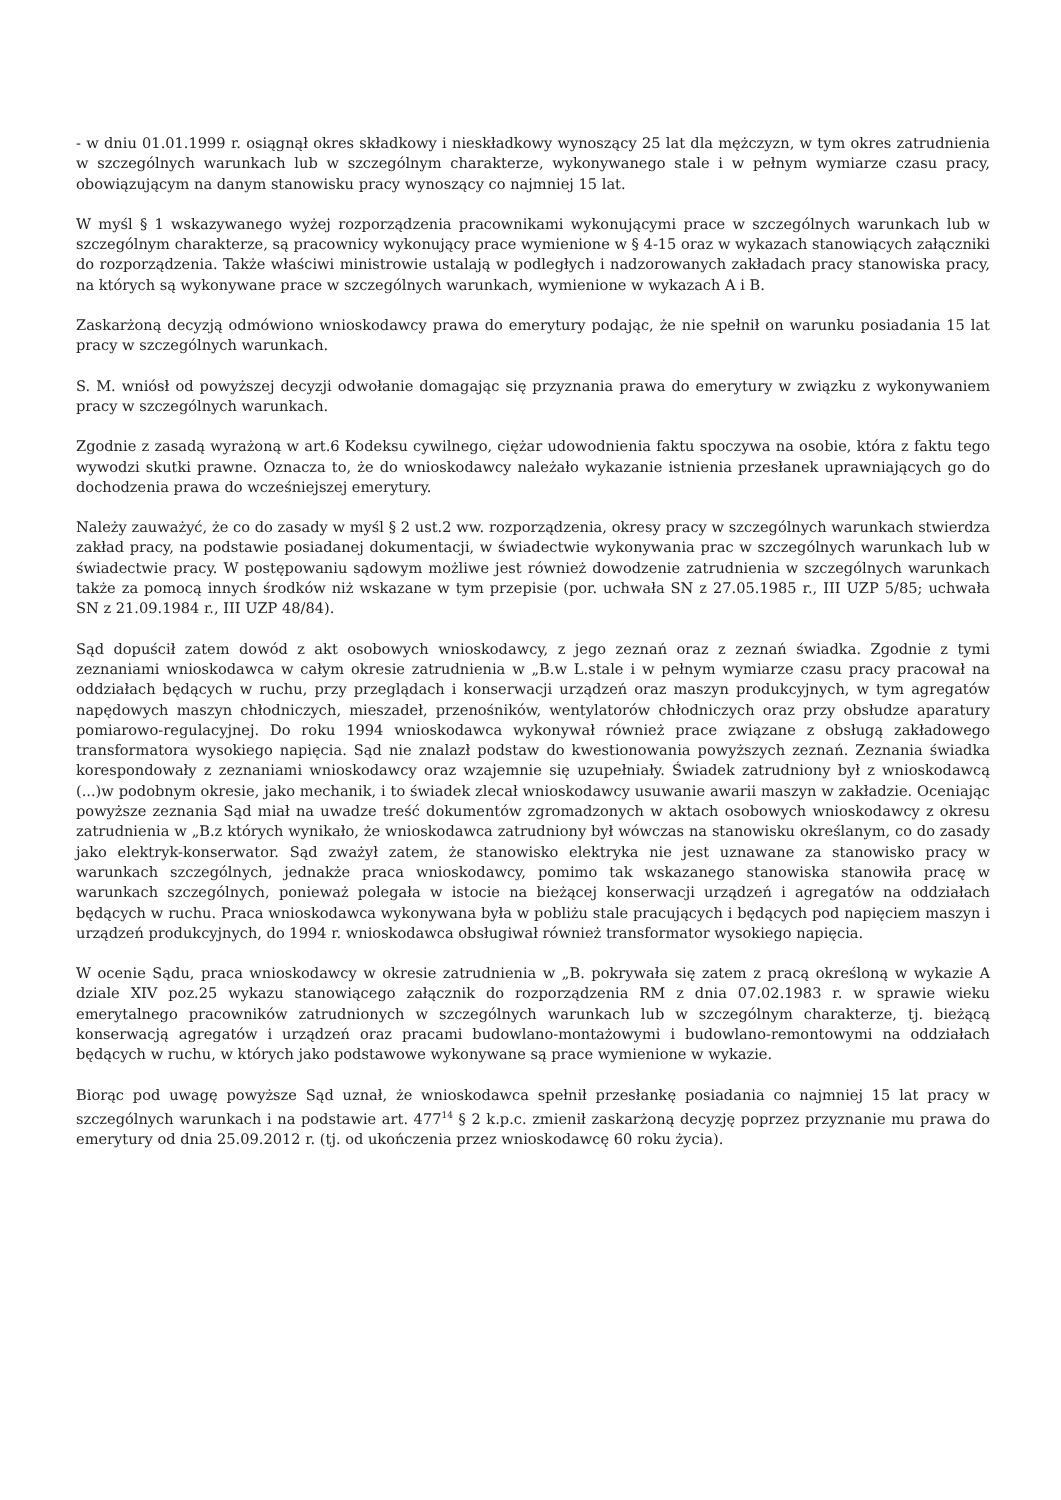- w dniu 01.01.1999 r. osiągnął okres składkowy i nieskładkowy wynoszący 25 lat dla mężczyzn, w tym okres zatrudnienia w szczególnych warunkach lub w szczególnym charakterze, wykonywanego stale i w pełnym wymiarze czasu pracy, obowiązującym na danym stanowisku pracy wynoszący co najmniej 15 lat.
W myśl § 1 wskazywanego wyżej rozporządzenia pracownikami wykonującymi prace w szczególnych warunkach lub w szczególnym charakterze, są pracownicy wykonujący prace wymienione w § 4-15 oraz w wykazach stanowiących załączniki do rozporządzenia. Także właściwi ministrowie ustalają w podległych i nadzorowanych zakładach pracy stanowiska pracy, na których są wykonywane prace w szczególnych warunkach, wymienione w wykazach A i B.
Zaskarżoną decyzją odmówiono wnioskodawcy prawa do emerytury podając, że nie spełnił on warunku posiadania 15 lat pracy w szczególnych warunkach.
S. M. wniósł od powyższej decyzji odwołanie domagając się przyznania prawa do emerytury w związku z wykonywaniem pracy w szczególnych warunkach.
Zgodnie z zasadą wyrażoną w art.6 Kodeksu cywilnego, ciężar udowodnienia faktu spoczywa na osobie, która z faktu tego wywodzi skutki prawne. Oznacza to, że do wnioskodawcy należało wykazanie istnienia przesłanek uprawniających go do dochodzenia prawa do wcześniejszej emerytury.
Należy zauważyć, że co do zasady w myśl § 2 ust.2 ww. rozporządzenia, okresy pracy w szczególnych warunkach stwierdza zakład pracy, na podstawie posiadanej dokumentacji, w świadectwie wykonywania prac w szczególnych warunkach lub w świadectwie pracy. W postępowaniu sądowym możliwe jest również dowodzenie zatrudnienia w szczególnych warunkach także za pomocą innych środków niż wskazane w tym przepisie (por. uchwała SN z 27.05.1985 r., III UZP 5/85; uchwała SN z 21.09.1984 r., III UZP 48/84).
Sąd dopuścił zatem dowód z akt osobowych wnioskodawcy, z jego zeznań oraz z zeznań świadka. Zgodnie z tymi zeznaniami wnioskodawca w całym okresie zatrudnienia w „B.w L.stale i w pełnym wymiarze czasu pracy pracował na oddziałach będących w ruchu, przy przeglądach i konserwacji urządzeń oraz maszyn produkcyjnych, w tym agregatów napędowych maszyn chłodniczych, mieszadeł, przenośników, wentylatorów chłodniczych oraz przy obsłudze aparatury pomiarowo-regulacyjnej. Do roku 1994 wnioskodawca wykonywał również prace związane z obsługą zakładowego transformatora wysokiego napięcia. Sąd nie znalazł podstaw do kwestionowania powyższych zeznań. Zeznania świadka korespondowały z zeznaniami wnioskodawcy oraz wzajemnie się uzupełniały. Świadek zatrudniony był z wnioskodawcą (...)w podobnym okresie, jako mechanik, i to świadek zlecał wnioskodawcy usuwanie awarii maszyn w zakładzie. Oceniając powyższe zeznania Sąd miał na uwadze treść dokumentów zgromadzonych w aktach osobowych wnioskodawcy z okresu zatrudnienia w „B.z których wynikało, że wnioskodawca zatrudniony był wówczas na stanowisku określanym, co do zasady jako elektryk-konserwator. Sąd zważył zatem, że stanowisko elektryka nie jest uznawane za stanowisko pracy w warunkach szczególnych, jednakże praca wnioskodawcy, pomimo tak wskazanego stanowiska stanowiła pracę w warunkach szczególnych, ponieważ polegała w istocie na bieżącej konserwacji urządzeń i agregatów na oddziałach będących w ruchu. Praca wnioskodawca wykonywana była w pobliżu stale pracujących i będących pod napięciem maszyn i urządzeń produkcyjnych, do 1994 r. wnioskodawca obsługiwał również transformator wysokiego napięcia.
W ocenie Sądu, praca wnioskodawcy w okresie zatrudnienia w „B. pokrywała się zatem z pracą określoną w wykazie A dziale XIV poz.25 wykazu stanowiącego załącznik do rozporządzenia RM z dnia 07.02.1983 r. w sprawie wieku emerytalnego pracowników zatrudnionych w szczególnych warunkach lub w szczególnym charakterze, tj. bieżącą konserwacją agregatów i urządzeń oraz pracami budowlano-montażowymi i budowlano-remontowymi na oddziałach będących w ruchu, w których jako podstawowe wykonywane są prace wymienione w wykazie.
Biorąc pod uwagę powyższe Sąd uznał, że wnioskodawca spełnił przesłankę posiadania co najmniej 15 lat pracy w szczególnych warunkach i na podstawie art. 477<sup>14</sup> § 2 k.p.c. zmienił zaskarżoną decyzję poprzez przyznanie mu prawa do emerytury od dnia 25.09.2012 r. (tj. od ukończenia przez wnioskodawcę 60 roku życia).